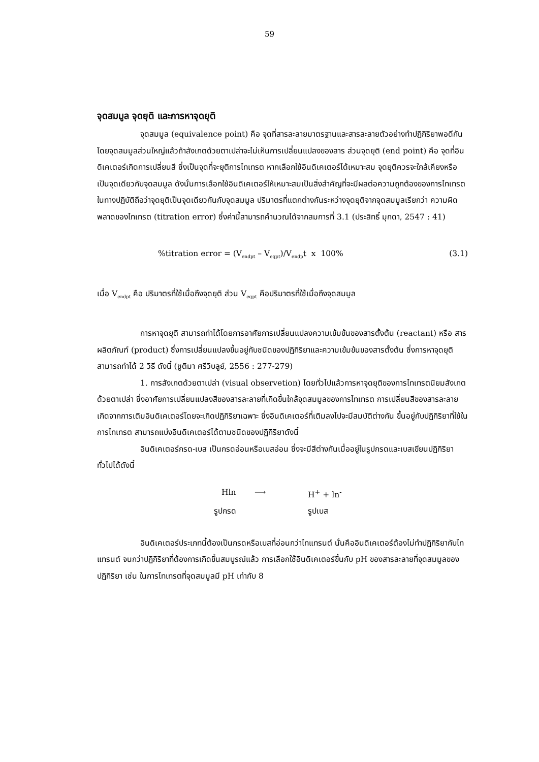59
จุดสมมูล จุดยุติ และการหาจุดยุติ
จุดสมมูล (equivalence point) คือ จุดที่สารละลายมาตรฐานและสารละลายตัวอย่างทำปฏิกิริยาพอดีกัน โดยจุดสมมูลส่วนใหญ่แล้วถ้าสังเกตด้วยตาเปล่าจะไม่เห็นการเปลี่ยนแปลงของสาร ส่วนจุดยุติ (end point) คือ จุดที่อินดิเคเตอร์เกิดการเปลี่ยนสี ซึ่งเป็นจุดที่จะยุติการไทเทรต หากเลือกใช้อินดิเคเตอร์ได้เหมาะสม จุดยุติควรจะใกล้เคียงหรือเป็นจุดเดียวกับจุดสมมูล ดังนั้นการเลือกใช้อินดิเคเตอร์ให้เหมาะสมเป็นสิ่งสำคัญที่จะมีผลต่อความถูกต้องของการไทเทรต ในทางปฏิบัติถือว่าจุดยุติเป็นจุดเดียวกันกับจุดสมมูล ปริมาตรที่แตกต่างกันระหว่างจุดยุติจากจุดสมมูลเรียกว่า ความผิดพลาดของไทเทรต (titration error) ซึ่งค่านี้สามารถคำนวณได้จากสมการที่ 3.1 (ประสิทธิ์ มุกดา, 2547 : 41)
%titration error = (V<sub>endpt</sub> – V<sub>eqpt</sub>)/V<sub>endp</sub>t x 100% (3.1)
เมื่อ V<sub>endpt</sub> คือ ปริมาตรที่ใช้เมื่อถึงจุดยุติ ส่วน V<sub>eqpt</sub> คือปริมาตรที่ใช้เมื่อถึงจุดสมมูล
การหาจุดยุติ สามารถทำได้โดยการอาศัยการเปลี่ยนแปลงความเข้มข้นของสารตั้งต้น (reactant) หรือ สารผลิตภัณฑ์ (product) ซึ่งการเปลี่ยนแปลงขึ้นอยู่กับชนิดของปฏิกิริยาและความเข้มข้นของสารตั้งต้น ซึ่งการหาจุดยุติสามารถทำได้ 2 วิธี ดังนี้ (ชูติมา ศรีวิบลูย์, 2556 : 277-279)
1. การสังเกตด้วยตาเปล่า (visual observetion) โดยทั่วไปแล้วการหาจุดยุติของการไทเทรตนิยมสังเกตด้วยตาเปล่า ซึ่งอาศัยการเปลี่ยนแปลงสีของสารละลายที่เกิดขึ้นใกล้จุดสมมูลของการไทเทรต การเปลี่ยนสีของสารละลายเกิดจากการเติมอินดิเคเตอร์โดยจะเกิดปฏิกิริยาเฉพาะ ซึ่งอินดิเคเตอร์ที่เติมลงไปจะมีสมบัติต่างกัน ขึ้นอยู่กับปฏิกิริยาที่ใช้ในการไทเทรต สามารถแบ่งอินดิเคเตอร์ได้ตามชนิดของปฏิกิริยาดังนี้
อินดิเคเตอร์กรด-เบส เป็นกรดอ่อนหรือเบสอ่อน ซึ่งจะมีสีต่างกันเมื่ออยู่ในรูปกรดและเบสเขียนปฏิกิริยาทั่วไปได้ดังนี้
Hln ⟶ H<sup>+</sup> + ln<sup>-</sup>
รูปกรด รูปเบส
อินดิเคเตอร์ประเภทนี้ต้องเป็นกรดหรือเบสที่อ่อนกว่าไทแทรนต์ นั่นคืออินดิเคเตอร์ต้องไม่ทำปฏิกิริยากับไทแทรนต์ จนกว่าปฏิกิริยาที่ต้องการเกิดขึ้นสมบูรณ์แล้ว การเลือกใช้อินดิเคเตอร์ขึ้นกับ pH ของสารละลายที่จุดสมมูลของปฏิกิริยา เช่น ในการไทเทรตที่จุดสมมูลมี pH เท่ากับ 8